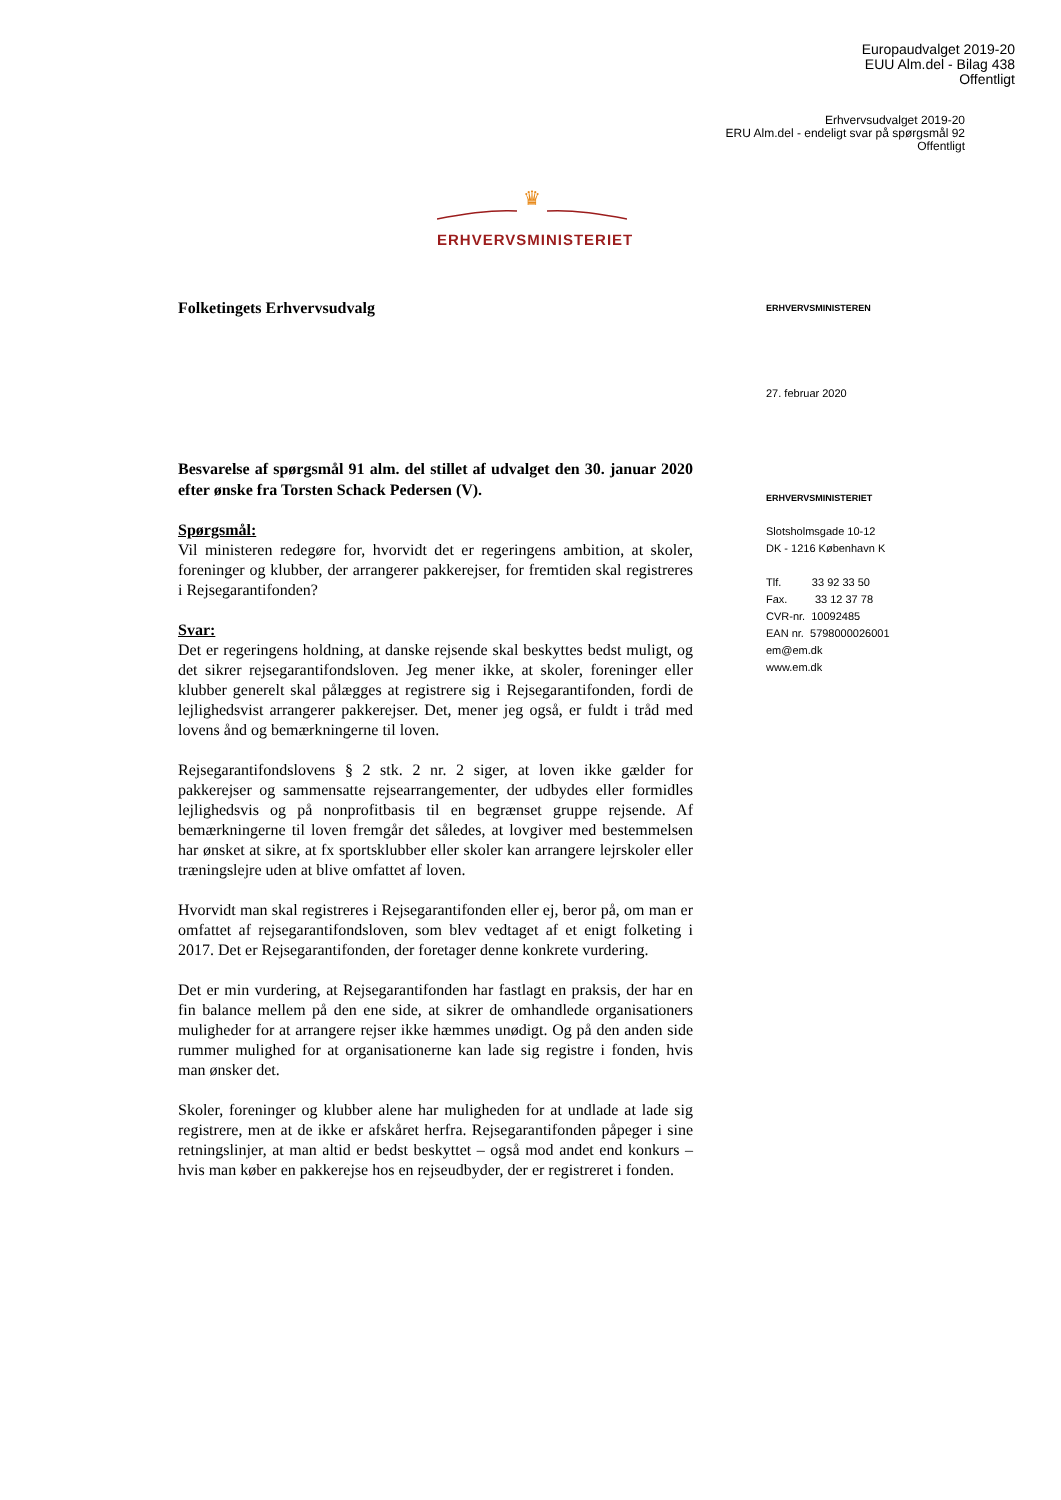Europaudvalget 2019-20
EUU Alm.del - Bilag 438
Offentligt
Erhvervsudvalget 2019-20
ERU Alm.del - endeligt svar på spørgsmål 92
Offentligt
♛
ERHVERVSMINISTERIET
Folketingets Erhvervsudvalg
Besvarelse af spørgsmål 91 alm. del stillet af udvalget den 30. januar 2020 efter ønske fra Torsten Schack Pedersen (V).
Spørgsmål:
Vil ministeren redegøre for, hvorvidt det er regeringens ambition, at skoler, foreninger og klubber, der arrangerer pakkerejser, for fremtiden skal registreres i Rejsegarantifonden?
Svar:
Det er regeringens holdning, at danske rejsende skal beskyttes bedst muligt, og det sikrer rejsegarantifondsloven. Jeg mener ikke, at skoler, foreninger eller klubber generelt skal pålægges at registrere sig i Rejsegarantifonden, fordi de lejlighedsvist arrangerer pakkerejser. Det, mener jeg også, er fuldt i tråd med lovens ånd og bemærkningerne til loven.
Rejsegarantifondslovens § 2 stk. 2 nr. 2 siger, at loven ikke gælder for pakkerejser og sammensatte rejsearrangementer, der udbydes eller formidles lejlighedsvis og på nonprofitbasis til en begrænset gruppe rejsende. Af bemærkningerne til loven fremgår det således, at lovgiver med bestemmelsen har ønsket at sikre, at fx sportsklubber eller skoler kan arrangere lejrskoler eller træningslejre uden at blive omfattet af loven.
Hvorvidt man skal registreres i Rejsegarantifonden eller ej, beror på, om man er omfattet af rejsegarantifondsloven, som blev vedtaget af et enigt folketing i 2017. Det er Rejsegarantifonden, der foretager denne konkrete vurdering.
Det er min vurdering, at Rejsegarantifonden har fastlagt en praksis, der har en fin balance mellem på den ene side, at sikrer de omhandlede organisationers muligheder for at arrangere rejser ikke hæmmes unødigt. Og på den anden side rummer mulighed for at organisationerne kan lade sig registre i fonden, hvis man ønsker det.
Skoler, foreninger og klubber alene har muligheden for at undlade at lade sig registrere, men at de ikke er afskåret herfra. Rejsegarantifonden påpeger i sine retningslinjer, at man altid er bedst beskyttet – også mod andet end konkurs – hvis man køber en pakkerejse hos en rejseudbyder, der er registreret i fonden.
ERHVERVSMINISTEREN
27. februar 2020
ERHVERVSMINISTERIET
Slotsholmsgade 10-12
DK - 1216 København K
Tlf. 33 92 33 50
Fax. 33 12 37 78
CVR-nr. 10092485
EAN nr. 5798000026001
em@em.dk
www.em.dk